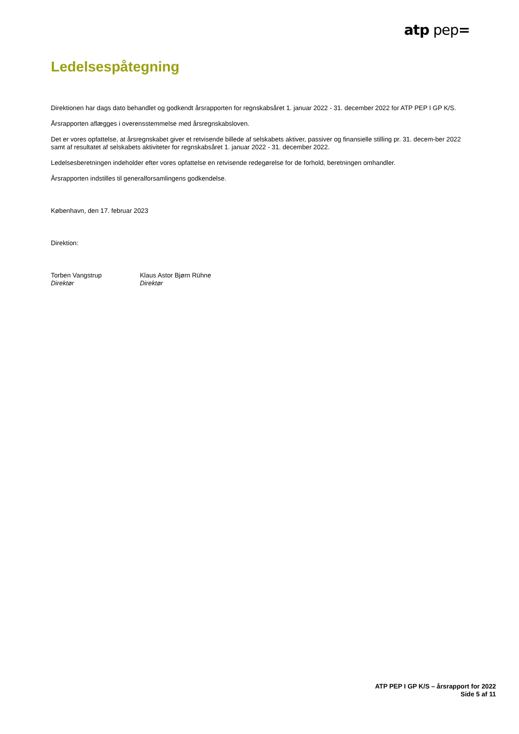atp pep=
Ledelsespåtegning
Direktionen har dags dato behandlet og godkendt årsrapporten for regnskabsåret 1. januar 2022 - 31. december 2022 for ATP PEP I GP K/S.
Årsrapporten aflægges i overensstemmelse med årsregnskabsloven.
Det er vores opfattelse, at årsregnskabet giver et retvisende billede af selskabets aktiver, passiver og finansielle stilling pr. 31. decem-ber 2022 samt af resultatet af selskabets aktiviteter for regnskabsåret 1. januar 2022 - 31. december 2022.
Ledelsesberetningen indeholder efter vores opfattelse en retvisende redegørelse for de forhold, beretningen omhandler.
Årsrapporten indstilles til generalforsamlingens godkendelse.
København, den 17. februar 2023
Direktion:
Torben Vangstrup
Direktør
Klaus Astor Bjørn Rühne
Direktør
ATP PEP I GP K/S – årsrapport for 2022
Side 5 af 11